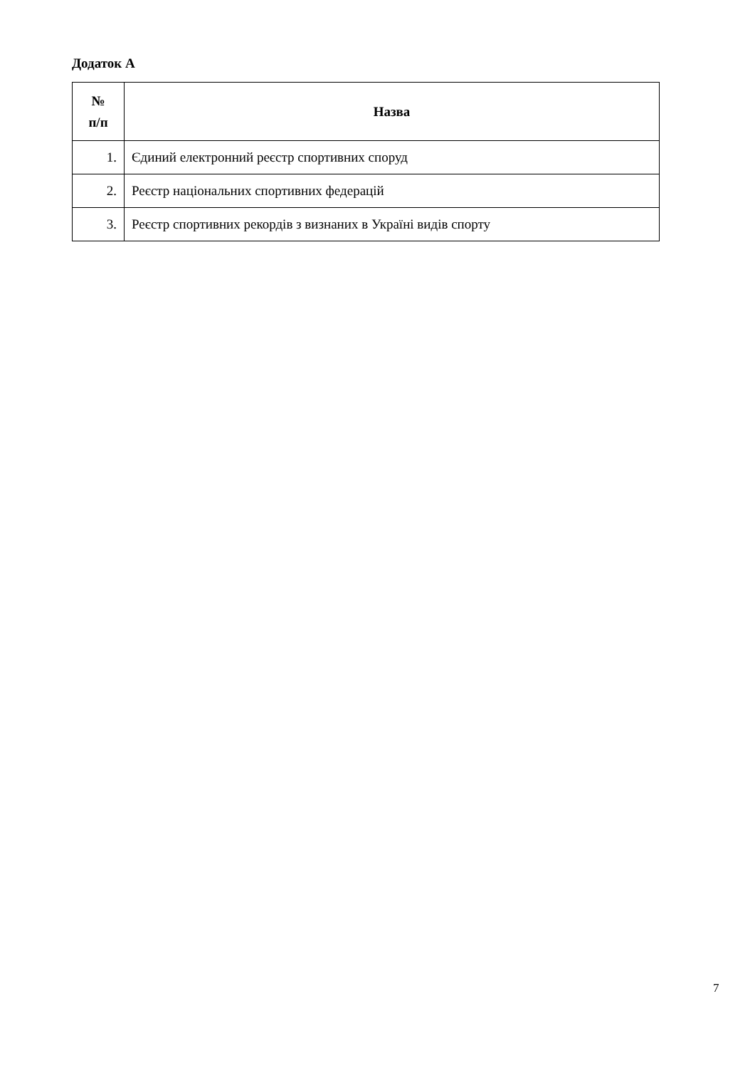Додаток А
| № п/п | Назва |
| --- | --- |
| 1. | Єдиний електронний реєстр спортивних споруд |
| 2. | Реєстр національних спортивних федерацій |
| 3. | Реєстр спортивних рекордів з визнаних в Україні видів спорту |
7